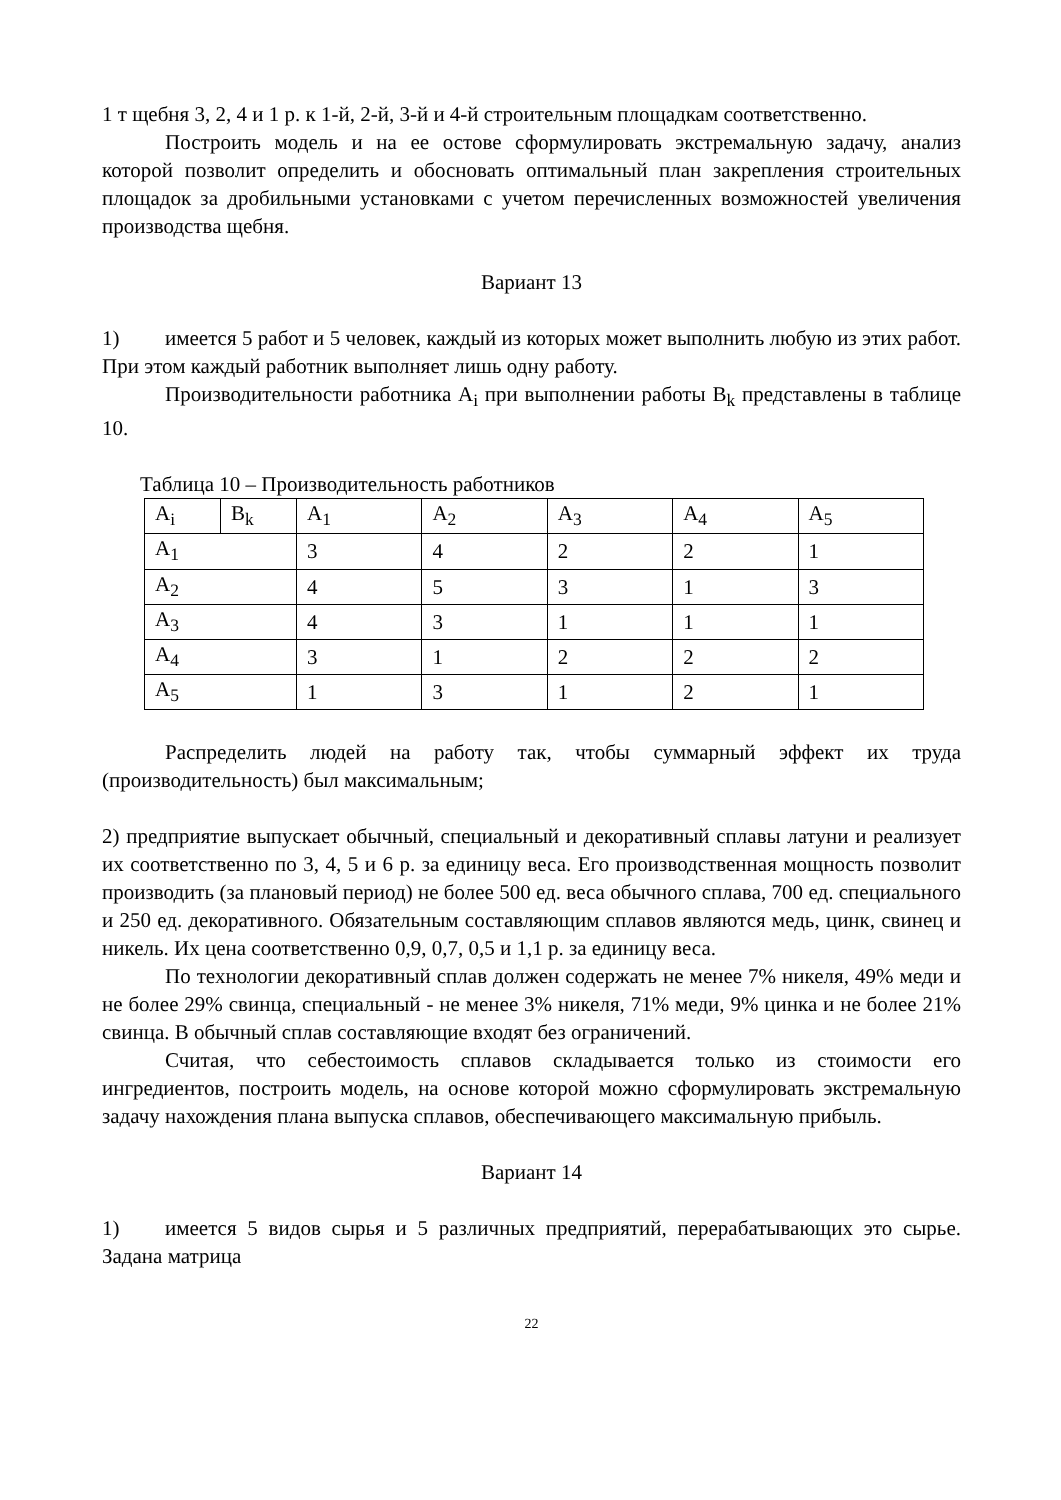1 т щебня 3, 2, 4 и 1 р. к 1-й, 2-й, 3-й и 4-й строительным площадкам соответственно.
Построить модель и на ее остове сформулировать экстремальную задачу, анализ которой позволит определить и обосновать оптимальный план закрепления строительных площадок за дробильными установками с учетом перечисленных возможностей увеличения производства щебня.
Вариант 13
1) имеется 5 работ и 5 человек, каждый из которых может выполнить любую из этих работ. При этом каждый работник выполняет лишь одну работу.
Производительности работника A<sub>i</sub> при выполнении работы B<sub>k</sub> представлены в таблице 10.
Таблица 10 – Производительность работников
| A<sub>i</sub> | B<sub>k</sub> | A<sub>1</sub> | A<sub>2</sub> | A<sub>3</sub> | A<sub>4</sub> | A<sub>5</sub> |
| A<sub>1</sub> | | 3 | 4 | 2 | 2 | 1 |
| A<sub>2</sub> | | 4 | 5 | 3 | 1 | 3 |
| A<sub>3</sub> | | 4 | 3 | 1 | 1 | 1 |
| A<sub>4</sub> | | 3 | 1 | 2 | 2 | 2 |
| A<sub>5</sub> | | 1 | 3 | 1 | 2 | 1 |
Распределить людей на работу так, чтобы суммарный эффект их труда (производительность) был максимальным;
2) предприятие выпускает обычный, специальный и декоративный сплавы латуни и реализует их соответственно по 3, 4, 5 и 6 р. за единицу веса. Его производственная мощность позволит производить (за плановый период) не более 500 ед. веса обычного сплава, 700 ед. специального и 250 ед. декоративного. Обязательным составляющим сплавов являются медь, цинк, свинец и никель. Их цена соответственно 0,9, 0,7, 0,5 и 1,1 р. за единицу веса.
По технологии декоративный сплав должен содержать не менее 7% никеля, 49% меди и не более 29% свинца, специальный - не менее 3% никеля, 71% меди, 9% цинка и не более 21% свинца. В обычный сплав составляющие входят без ограничений.
Считая, что себестоимость сплавов складывается только из стоимости его ингредиентов, построить модель, на основе которой можно сформулировать экстремальную задачу нахождения плана выпуска сплавов, обеспечивающего максимальную прибыль.
Вариант 14
1) имеется 5 видов сырья и 5 различных предприятий, перерабатывающих это сырье. Задана матрица
22